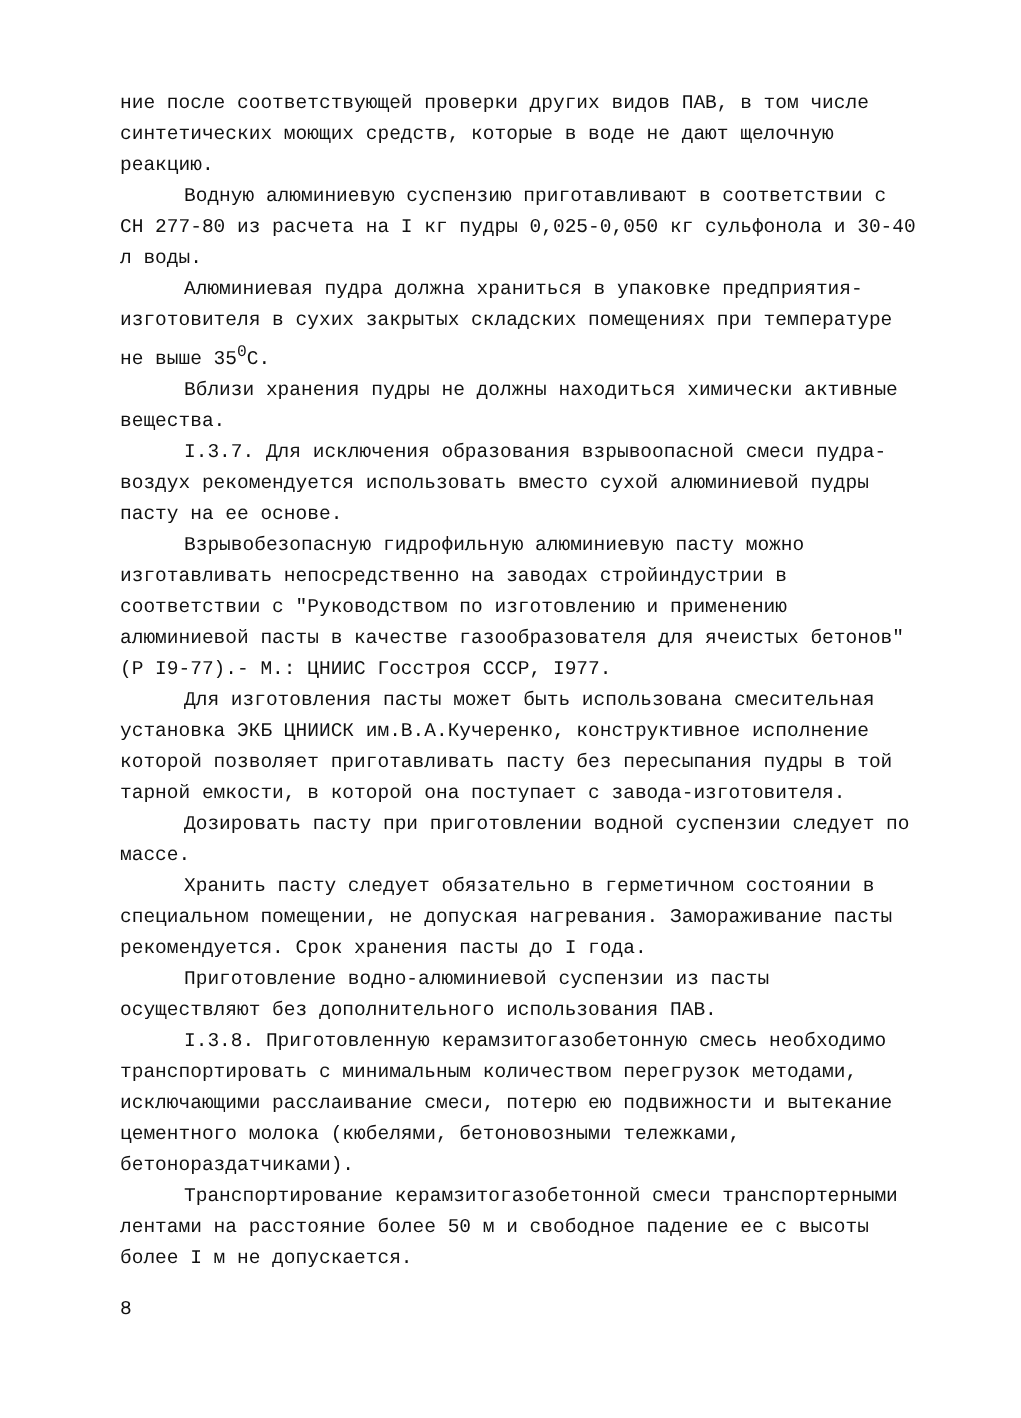ние после соответствующей проверки других видов ПАВ, в том числе синтетических моющих средств, которые в воде не дают щелочную реакцию.
Водную алюминиевую суспензию приготавливают в соответствии с СН 277-80 из расчета на I кг пудры 0,025-0,050 кг сульфонола и 30-40 л воды.
Алюминиевая пудра должна храниться в упаковке предприятия-изготовителя в сухих закрытых складских помещениях при температуре не выше 35<sup>0</sup>С.
Вблизи хранения пудры не должны находиться химически активные вещества.
I.3.7. Для исключения образования взрывоопасной смеси пудра-воздух рекомендуется использовать вместо сухой алюминиевой пудры пасту на ее основе.
Взрывобезопасную гидрофильную алюминиевую пасту можно изготавливать непосредственно на заводах стройиндустрии в соответствии с "Руководством по изготовлению и применению алюминиевой пасты в качестве газообразователя для ячеистых бетонов" (Р I9-77).- М.: ЦНИИС Госстроя СССР, I977.
Для изготовления пасты может быть использована смесительная установка ЭКБ ЦНИИСК им.В.А.Кучеренко, конструктивное исполнение которой позволяет приготавливать пасту без пересыпания пудры в той тарной емкости, в которой она поступает с завода-изготовителя.
Дозировать пасту при приготовлении водной суспензии следует по массе.
Хранить пасту следует обязательно в герметичном состоянии в специальном помещении, не допуская нагревания. Замораживание пасты рекомендуется. Срок хранения пасты до I года.
Приготовление водно-алюминиевой суспензии из пасты осуществляют без дополнительного использования ПАВ.
I.3.8. Приготовленную керамзитогазобетонную смесь необходимо транспортировать с минимальным количеством перегрузок методами, исключающими расслаивание смеси, потерю ею подвижности и вытекание цементного молока (кюбелями, бетоновозными тележками, бетонораздатчиками).
Транспортирование керамзитогазобетонной смеси транспортерными лентами на расстояние более 50 м и свободное падение ее с высоты более I м не допускается.
8